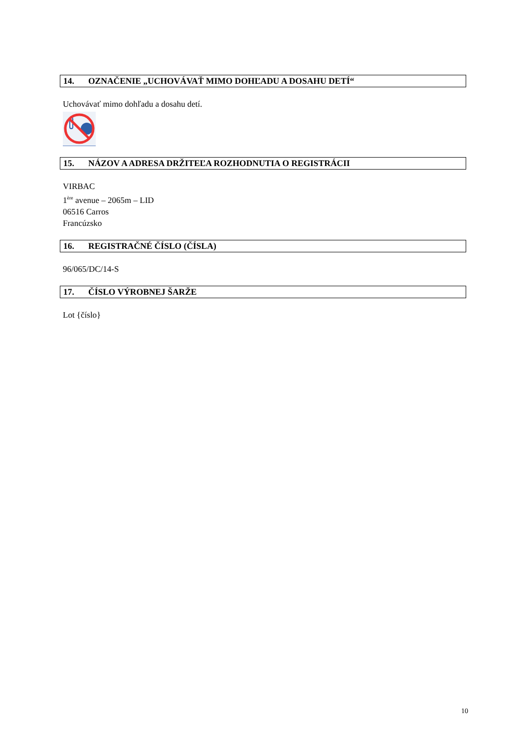14. OZNAČENIE „UCHOVÁVAŤ MIMO DOHĽADU A DOSAHU DETÍ“
Uchovávať mimo dohľadu a dosahu detí.
15. NÁZOV A ADRESA DRŽITEĽA ROZHODNUTIA O REGISTRÁCII
VIRBAC
1<sup>ère</sup> avenue – 2065m – LID
06516 Carros
Francúzsko
16. REGISTRAČNÉ ČÍSLO (ČÍSLA)
96/065/DC/14-S
17. ČÍSLO VÝROBNEJ ŠARŽE
Lot {číslo}
10